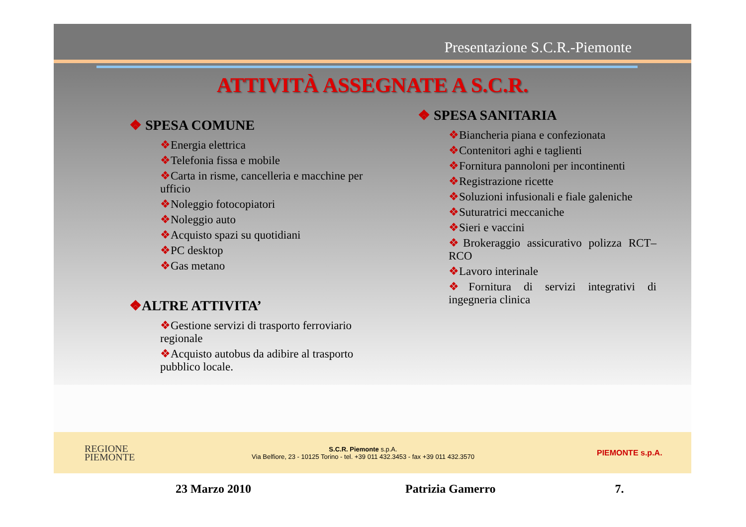Presentazione S.C.R.-Piemonte
ATTIVITÀ ASSEGNATE A S.C.R.
❖ SPESA COMUNE
❖Energia elettrica
❖Telefonia fissa e mobile
❖Carta in risme, cancelleria e macchine per ufficio
❖Noleggio fotocopiatori
❖Noleggio auto
❖Acquisto spazi su quotidiani
❖PC desktop
❖Gas metano
❖ALTRE ATTIVITA’
❖Gestione servizi di trasporto ferroviario regionale
❖Acquisto autobus da adibire al trasporto pubblico locale.
❖ SPESA SANITARIA
❖Biancheria piana e confezionata
❖Contenitori aghi e taglienti
❖Fornitura pannoloni per incontinenti
❖Registrazione ricette
❖Soluzioni infusionali e fiale galeniche
❖Suturatrici meccaniche
❖Sieri e vaccini
❖Brokeraggio assicurativo polizza RCT– RCO
❖Lavoro interinale
❖Fornitura di servizi integrativi di ingegneria clinica
REGIONE
PIEMONTE
S.C.R. Piemonte s.p.A.
Via Belfiore, 23 - 10125 Torino - tel. +39 011 432.3453 - fax +39 011 432.3570
PIEMONTE s.p.A.
23 Marzo 2010 Patrizia Gamerro 7.